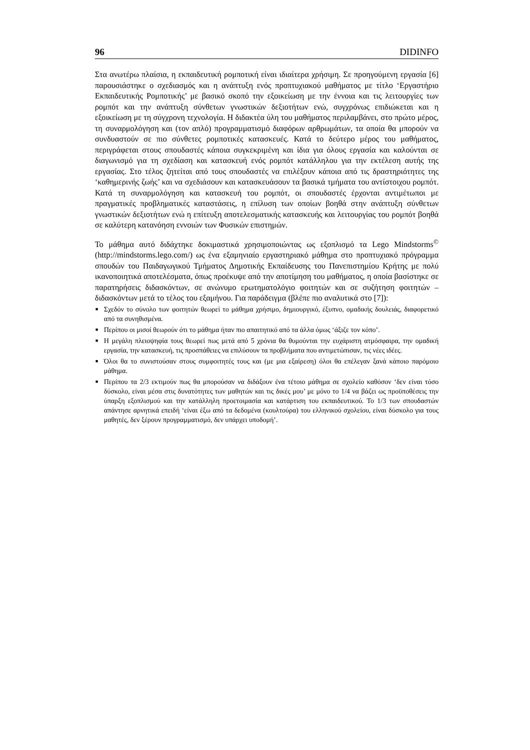96 DIDINFO
Στα ανωτέρω πλαίσια, η εκπαιδευτική ρομποτική είναι ιδιαίτερα χρήσιμη. Σε προηγούμενη εργασία [6] παρουσιάστηκε ο σχεδιασμός και η ανάπτυξη ενός προπτυχιακού μαθήματος με τίτλο ‘Εργαστήριο Εκπαιδευτικής Ρομποτικής’ με βασικό σκοπό την εξοικείωση με την έννοια και τις λειτουργίες των ρομπότ και την ανάπτυξη σύνθετων γνωστικών δεξιοτήτων ενώ, συγχρόνως επιδιώκεται και η εξοικείωση με τη σύγχρονη τεχνολογία. Η διδακτέα ύλη του μαθήματος περιλαμβάνει, στο πρώτο μέρος, τη συναρμολόγηση και (τον απλό) προγραμματισμό διαφόρων αρθρωμάτων, τα οποία θα μπορούν να συνδυαστούν σε πιο σύνθετες ρομποτικές κατασκευές. Κατά το δεύτερο μέρος του μαθήματος, περιγράφεται στους σπουδαστές κάποια συγκεκριμένη και ίδια για όλους εργασία και καλούνται σε διαγωνισμό για τη σχεδίαση και κατασκευή ενός ρομπότ κατάλληλου για την εκτέλεση αυτής της εργασίας. Στο τέλος ζητείται από τους σπουδαστές να επιλέξουν κάποια από τις δραστηριότητες της ‘καθημερινής ζωής’ και να σχεδιάσουν και κατασκευάσουν τα βασικά τμήματα του αντίστοιχου ρομπότ. Κατά τη συναρμολόγηση και κατασκευή του ρομπότ, οι σπουδαστές έρχονται αντιμέτωποι με πραγματικές προβληματικές καταστάσεις, η επίλυση των οποίων βοηθά στην ανάπτυξη σύνθετων γνωστικών δεξιοτήτων ενώ η επίτευξη αποτελεσματικής κατασκευής και λειτουργίας του ρομπότ βοηθά σε καλύτερη κατανόηση εννοιών των Φυσικών επιστημών.
Το μάθημα αυτό διδάχτηκε δοκιμαστικά χρησιμοποιώντας ως εξοπλισμό τα Lego Mindstorms<sup>©</sup> (http://mindstorms.lego.com/) ως ένα εξαμηνιαίο εργαστηριακό μάθημα στο προπτυχιακό πρόγραμμα σπουδών του Παιδαγωγικού Τμήματος Δημοτικής Εκπαίδευσης του Πανεπιστημίου Κρήτης με πολύ ικανοποιητικά αποτελέσματα, όπως προέκυψε από την αποτίμηση του μαθήματος, η οποία βασίστηκε σε παρατηρήσεις διδασκόντων, σε ανώνυμο ερωτηματολόγιο φοιτητών και σε συζήτηση φοιτητών – διδασκόντων μετά το τέλος του εξαμήνου. Για παράδειγμα (βλέπε πιο αναλυτικά στο [7]):
■ Σχεδόν το σύνολο των φοιτητών θεωρεί το μάθημα χρήσιμο, δημιουργικό, έξυπνο, ομαδικής δουλειάς, διαφορετικό από τα συνηθισμένα.
■ Περίπου οι μισοί θεωρούν ότι το μάθημα ήταν πιο απαιτητικό από τα άλλα όμως ‘άξιζε τον κόπο’.
■ Η μεγάλη πλειοψηφία τους θεωρεί πως μετά από 5 χρόνια θα θυμούνται την ευχάριστη ατμόσφαιρα, την ομαδική εργασία, την κατασκευή, τις προσπάθειες να επιλύσουν τα προβλήματα που αντιμετώπισαν, τις νέες ιδέες.
■ Όλοι θα το συνιστούσαν στους συμφοιτητές τους και (με μια εξαίρεση) όλοι θα επέλεγαν ξανά κάποιο παρόμοιο μάθημα.
■ Περίπου τα 2/3 εκτιμούν πως θα μπορούσαν να διδάξουν ένα τέτοιο μάθημα σε σχολείο καθόσον ‘δεν είναι τόσο δύσκολο, είναι μέσα στις δυνατότητες των μαθητών και τις δικές μου’ με μόνο το 1/4 να βάζει ως προϋποθέσεις την ύπαρξη εξοπλισμού και την κατάλληλη προετοιμασία και κατάρτιση του εκπαιδευτικού. Το 1/3 των σπουδαστών απάντησε αρνητικά επειδή ‘είναι έξω από τα δεδομένα (κουλτούρα) του ελληνικού σχολείου, είναι δύσκολο για τους μαθητές, δεν ξέρουν προγραμματισμό, δεν υπάρχει υποδομή’.